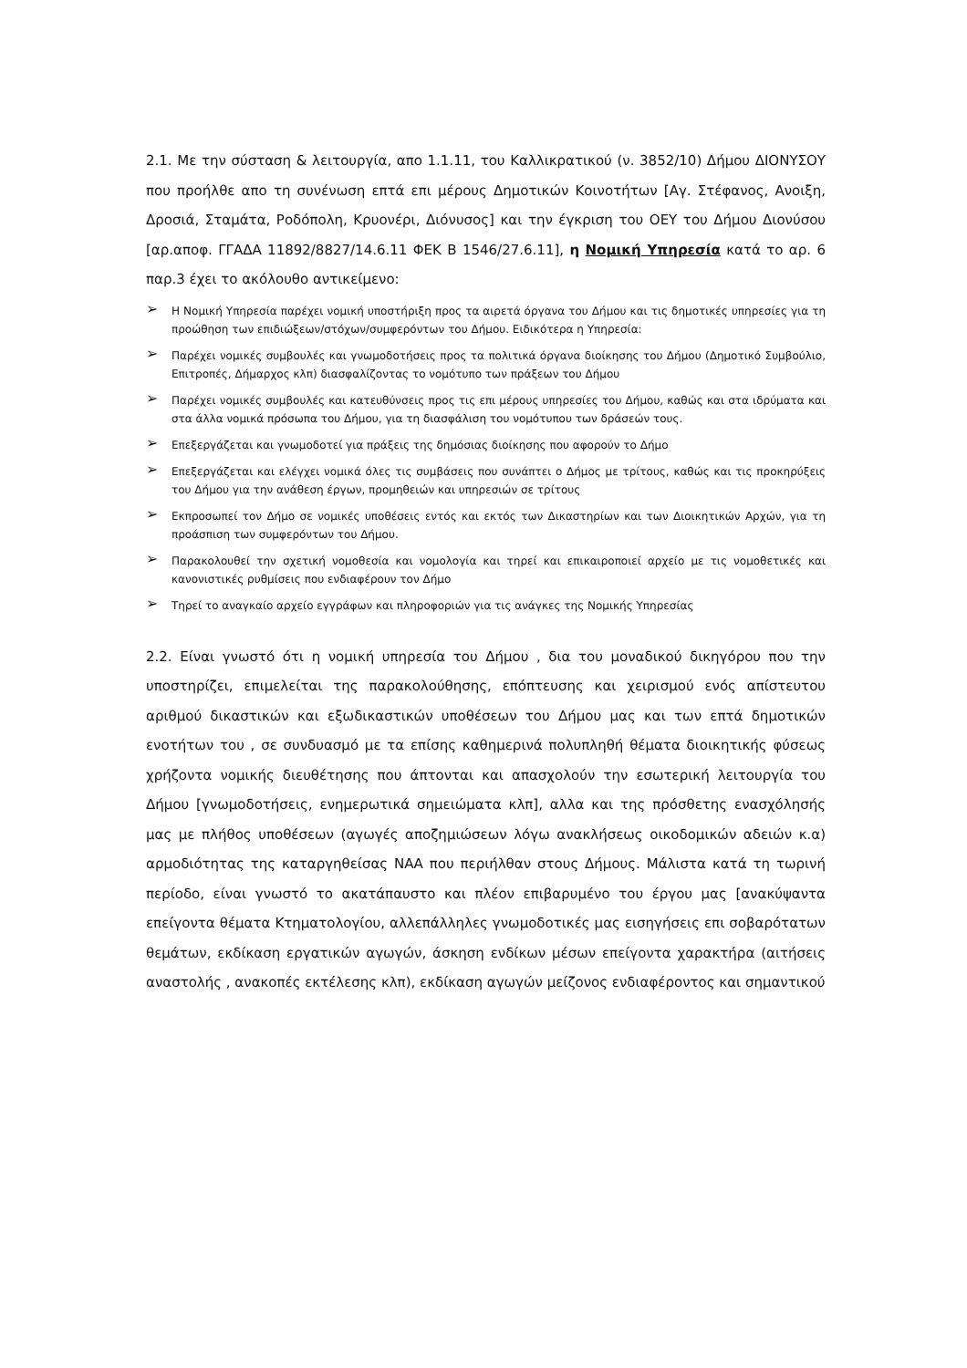2.1. Με την σύσταση & λειτουργία, απο 1.1.11, του Καλλικρατικού (ν. 3852/10) Δήμου ΔΙΟΝΥΣΟΥ που προήλθε απο τη συνένωση επτά επι μέρους Δημοτικών Κοινοτήτων [Αγ. Στέφανος, Ανοιξη, Δροσιά, Σταμάτα, Ροδόπολη, Κρυονέρι, Διόνυσος] και την έγκριση του ΟΕΥ του Δήμου Διονύσου [αρ.αποφ. ΓΓΑΔΑ 11892/8827/14.6.11 ΦΕΚ Β 1546/27.6.11], η Νομική Υπηρεσία κατά το αρ. 6 παρ.3 έχει το ακόλουθο αντικείμενο:
➢ Η Νομική Υπηρεσία παρέχει νομική υποστήριξη προς τα αιρετά όργανα του Δήμου και τις δημοτικές υπηρεσίες για τη προώθηση των επιδιώξεων/στόχων/συμφερόντων του Δήμου. Ειδικότερα η Υπηρεσία:
➢ Παρέχει νομικές συμβουλές και γνωμοδοτήσεις προς τα πολιτικά όργανα διοίκησης του Δήμου (Δημοτικό Συμβούλιο, Επιτροπές, Δήμαρχος κλπ) διασφαλίζοντας το νομότυπο των πράξεων του Δήμου
➢ Παρέχει νομικές συμβουλές και κατευθύνσεις προς τις επι μέρους υπηρεσίες του Δήμου, καθώς και στα ιδρύματα και στα άλλα νομικά πρόσωπα του Δήμου, για τη διασφάλιση του νομότυπου των δράσεών τους.
➢ Επεξεργάζεται και γνωμοδοτεί για πράξεις της δημόσιας διοίκησης που αφορούν το Δήμο
➢ Επεξεργάζεται και ελέγχει νομικά όλες τις συμβάσεις που συνάπτει ο Δήμος με τρίτους, καθώς και τις προκηρύξεις του Δήμου για την ανάθεση έργων, προμηθειών και υπηρεσιών σε τρίτους
➢ Εκπροσωπεί τον Δήμο σε νομικές υποθέσεις εντός και εκτός των Δικαστηρίων και των Διοικητικών Αρχών, για τη προάσπιση των συμφερόντων του Δήμου.
➢ Παρακολουθεί την σχετική νομοθεσία και νομολογία και τηρεί και επικαιροποιεί αρχείο με τις νομοθετικές και κανονιστικές ρυθμίσεις που ενδιαφέρουν τον Δήμο
➢ Τηρεί το αναγκαίο αρχείο εγγράφων και πληροφοριών για τις ανάγκες της Νομικής Υπηρεσίας
2.2. Είναι γνωστό ότι η νομική υπηρεσία του Δήμου , δια του μοναδικού δικηγόρου που την υποστηρίζει, επιμελείται της παρακολούθησης, επόπτευσης και χειρισμού ενός απίστευτου αριθμού δικαστικών και εξωδικαστικών υποθέσεων του Δήμου μας και των επτά δημοτικών ενοτήτων του , σε συνδυασμό με τα επίσης καθημερινά πολυπληθή θέματα διοικητικής φύσεως χρήζοντα νομικής διευθέτησης που άπτονται και απασχολούν την εσωτερική λειτουργία του Δήμου [γνωμοδοτήσεις, ενημερωτικά σημειώματα κλπ], αλλα και της πρόσθετης ενασχόλησής μας με πλήθος υποθέσεων (αγωγές αποζημιώσεων λόγω ανακλήσεως οικοδομικών αδειών κ.α) αρμοδιότητας της καταργηθείσας ΝΑΑ που περιήλθαν στους Δήμους. Μάλιστα κατά τη τωρινή περίοδο, είναι γνωστό το ακατάπαυστο και πλέον επιβαρυμένο του έργου μας [ανακύψαντα επείγοντα θέματα Κτηματολογίου, αλλεπάλληλες γνωμοδοτικές μας εισηγήσεις επι σοβαρότατων θεμάτων, εκδίκαση εργατικών αγωγών, άσκηση ενδίκων μέσων επείγοντα χαρακτήρα (αιτήσεις αναστολής , ανακοπές εκτέλεσης κλπ), εκδίκαση αγωγών μείζονος ενδιαφέροντος και σημαντικού